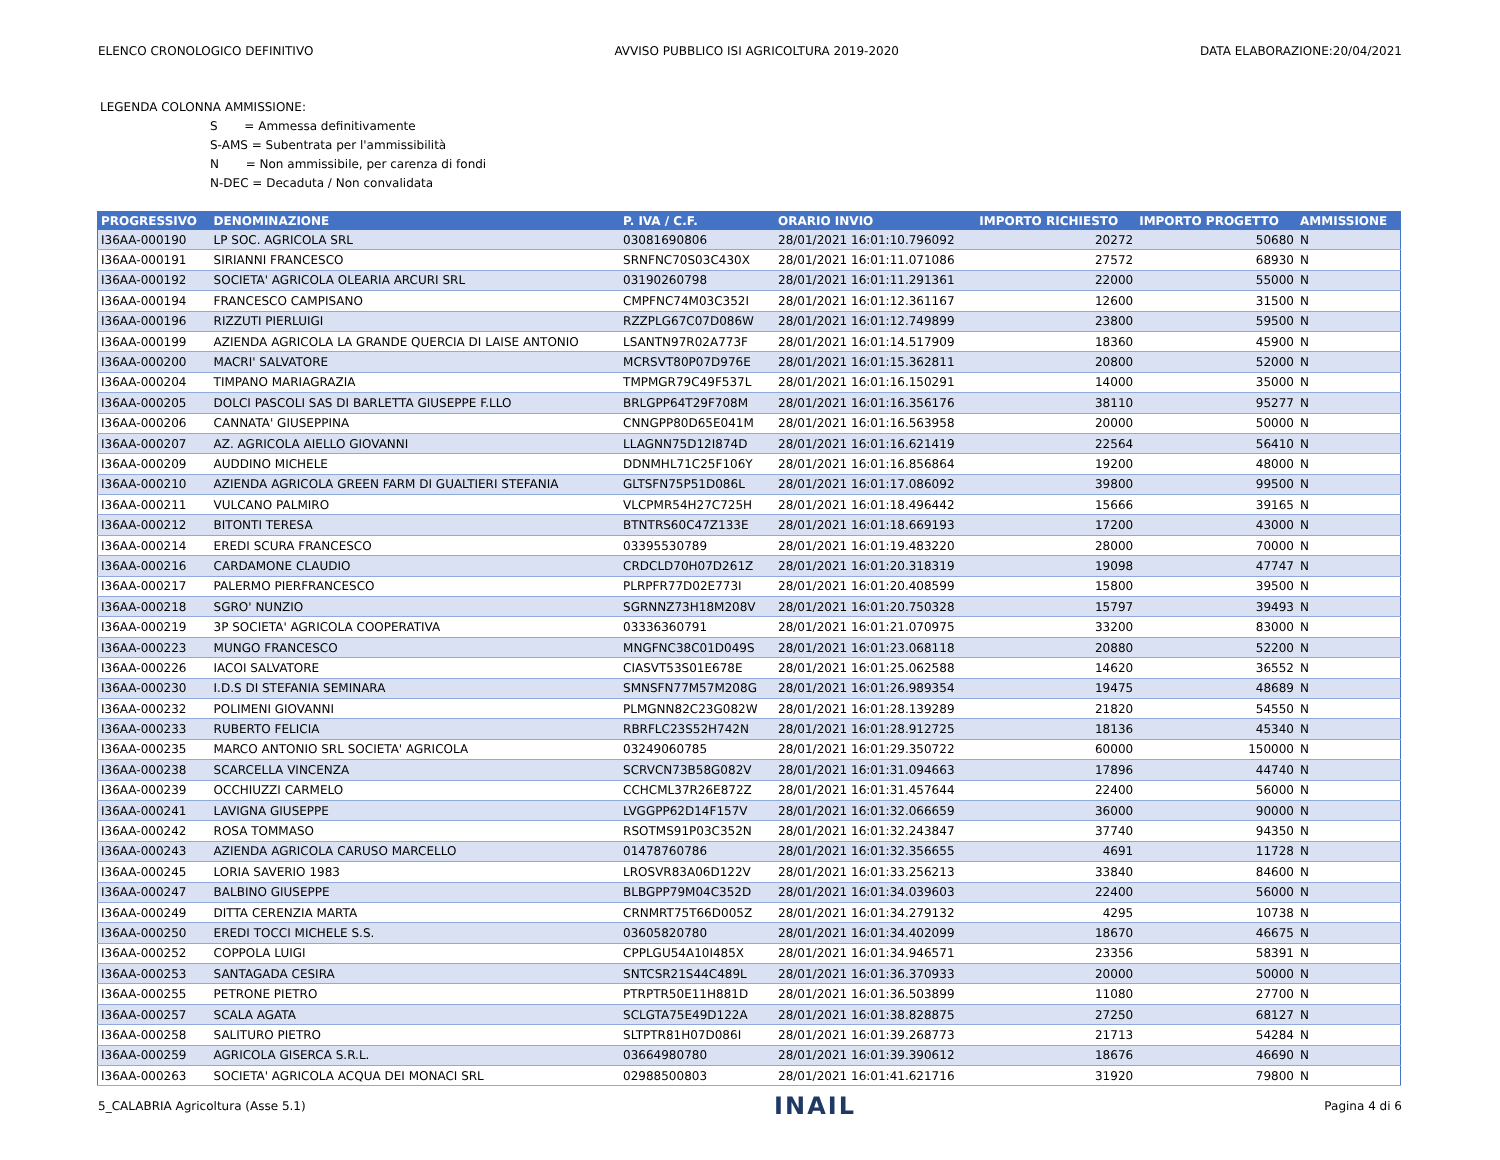ELENCO CRONOLOGICO DEFINITIVO AVVISO PUBBLICO ISI AGRICOLTURA 2019-2020 DATA ELABORAZIONE:20/04/2021
LEGENDA COLONNA AMMISSIONE:
S = Ammessa definitivamente
S-AMS = Subentrata per l'ammissibilità
N = Non ammissibile, per carenza di fondi
N-DEC = Decaduta / Non convalidata
| PROGRESSIVO | DENOMINAZIONE | P. IVA / C.F. | ORARIO INVIO | IMPORTO RICHIESTO | IMPORTO PROGETTO | AMMISSIONE |
| --- | --- | --- | --- | --- | --- | --- |
| I36AA-000190 | LP SOC. AGRICOLA SRL | 03081690806 | 28/01/2021 16:01:10.796092 | 20272 | 50680 | N |
| I36AA-000191 | SIRIANNI FRANCESCO | SRNFNC70S03C430X | 28/01/2021 16:01:11.071086 | 27572 | 68930 | N |
| I36AA-000192 | SOCIETA' AGRICOLA OLEARIA ARCURI SRL | 03190260798 | 28/01/2021 16:01:11.291361 | 22000 | 55000 | N |
| I36AA-000194 | FRANCESCO CAMPISANO | CMPFNC74M03C352I | 28/01/2021 16:01:12.361167 | 12600 | 31500 | N |
| I36AA-000196 | RIZZUTI PIERLUIGI | RZZPLG67C07D086W | 28/01/2021 16:01:12.749899 | 23800 | 59500 | N |
| I36AA-000199 | AZIENDA AGRICOLA LA GRANDE QUERCIA DI LAISE ANTONIO | LSANTN97R02A773F | 28/01/2021 16:01:14.517909 | 18360 | 45900 | N |
| I36AA-000200 | MACRI' SALVATORE | MCRSVT80P07D976E | 28/01/2021 16:01:15.362811 | 20800 | 52000 | N |
| I36AA-000204 | TIMPANO MARIAGRAZIA | TMPMGR79C49F537L | 28/01/2021 16:01:16.150291 | 14000 | 35000 | N |
| I36AA-000205 | DOLCI PASCOLI SAS DI BARLETTA GIUSEPPE F.LLO | BRLGPP64T29F708M | 28/01/2021 16:01:16.356176 | 38110 | 95277 | N |
| I36AA-000206 | CANNATA' GIUSEPPINA | CNNGPP80D65E041M | 28/01/2021 16:01:16.563958 | 20000 | 50000 | N |
| I36AA-000207 | AZ. AGRICOLA AIELLO GIOVANNI | LLAGNN75D12I874D | 28/01/2021 16:01:16.621419 | 22564 | 56410 | N |
| I36AA-000209 | AUDDINO MICHELE | DDNMHL71C25F106Y | 28/01/2021 16:01:16.856864 | 19200 | 48000 | N |
| I36AA-000210 | AZIENDA AGRICOLA GREEN FARM DI GUALTIERI STEFANIA | GLTSFN75P51D086L | 28/01/2021 16:01:17.086092 | 39800 | 99500 | N |
| I36AA-000211 | VULCANO PALMIRO | VLCPMR54H27C725H | 28/01/2021 16:01:18.496442 | 15666 | 39165 | N |
| I36AA-000212 | BITONTI TERESA | BTNTRS60C47Z133E | 28/01/2021 16:01:18.669193 | 17200 | 43000 | N |
| I36AA-000214 | EREDI SCURA FRANCESCO | 03395530789 | 28/01/2021 16:01:19.483220 | 28000 | 70000 | N |
| I36AA-000216 | CARDAMONE CLAUDIO | CRDCLD70H07D261Z | 28/01/2021 16:01:20.318319 | 19098 | 47747 | N |
| I36AA-000217 | PALERMO PIERFRANCESCO | PLRPFR77D02E773I | 28/01/2021 16:01:20.408599 | 15800 | 39500 | N |
| I36AA-000218 | SGRO' NUNZIO | SGRNNZ73H18M208V | 28/01/2021 16:01:20.750328 | 15797 | 39493 | N |
| I36AA-000219 | 3P SOCIETA' AGRICOLA COOPERATIVA | 03336360791 | 28/01/2021 16:01:21.070975 | 33200 | 83000 | N |
| I36AA-000223 | MUNGO FRANCESCO | MNGFNC38C01D049S | 28/01/2021 16:01:23.068118 | 20880 | 52200 | N |
| I36AA-000226 | IACOI SALVATORE | CIASVT53S01E678E | 28/01/2021 16:01:25.062588 | 14620 | 36552 | N |
| I36AA-000230 | I.D.S DI STEFANIA SEMINARA | SMNSFN77M57M208G | 28/01/2021 16:01:26.989354 | 19475 | 48689 | N |
| I36AA-000232 | POLIMENI GIOVANNI | PLMGNN82C23G082W | 28/01/2021 16:01:28.139289 | 21820 | 54550 | N |
| I36AA-000233 | RUBERTO FELICIA | RBRFLC23S52H742N | 28/01/2021 16:01:28.912725 | 18136 | 45340 | N |
| I36AA-000235 | MARCO ANTONIO SRL SOCIETA' AGRICOLA | 03249060785 | 28/01/2021 16:01:29.350722 | 60000 | 150000 | N |
| I36AA-000238 | SCARCELLA VINCENZA | SCRVCN73B58G082V | 28/01/2021 16:01:31.094663 | 17896 | 44740 | N |
| I36AA-000239 | OCCHIUZZI CARMELO | CCHCML37R26E872Z | 28/01/2021 16:01:31.457644 | 22400 | 56000 | N |
| I36AA-000241 | LAVIGNA GIUSEPPE | LVGGPP62D14F157V | 28/01/2021 16:01:32.066659 | 36000 | 90000 | N |
| I36AA-000242 | ROSA TOMMASO | RSOTMS91P03C352N | 28/01/2021 16:01:32.243847 | 37740 | 94350 | N |
| I36AA-000243 | AZIENDA AGRICOLA CARUSO MARCELLO | 01478760786 | 28/01/2021 16:01:32.356655 | 4691 | 11728 | N |
| I36AA-000245 | LORIA SAVERIO 1983 | LROSVR83A06D122V | 28/01/2021 16:01:33.256213 | 33840 | 84600 | N |
| I36AA-000247 | BALBINO GIUSEPPE | BLBGPP79M04C352D | 28/01/2021 16:01:34.039603 | 22400 | 56000 | N |
| I36AA-000249 | DITTA CERENZIA MARTA | CRNMRT75T66D005Z | 28/01/2021 16:01:34.279132 | 4295 | 10738 | N |
| I36AA-000250 | EREDI TOCCI MICHELE S.S. | 03605820780 | 28/01/2021 16:01:34.402099 | 18670 | 46675 | N |
| I36AA-000252 | COPPOLA LUIGI | CPPLGU54A10I485X | 28/01/2021 16:01:34.946571 | 23356 | 58391 | N |
| I36AA-000253 | SANTAGADA CESIRA | SNTCSR21S44C489L | 28/01/2021 16:01:36.370933 | 20000 | 50000 | N |
| I36AA-000255 | PETRONE PIETRO | PTRPTR50E11H881D | 28/01/2021 16:01:36.503899 | 11080 | 27700 | N |
| I36AA-000257 | SCALA AGATA | SCLGTA75E49D122A | 28/01/2021 16:01:38.828875 | 27250 | 68127 | N |
| I36AA-000258 | SALITURO PIETRO | SLTPTR81H07D086I | 28/01/2021 16:01:39.268773 | 21713 | 54284 | N |
| I36AA-000259 | AGRICOLA GISERCA S.R.L. | 03664980780 | 28/01/2021 16:01:39.390612 | 18676 | 46690 | N |
| I36AA-000263 | SOCIETA' AGRICOLA ACQUA DEI MONACI SRL | 02988500803 | 28/01/2021 16:01:41.621716 | 31920 | 79800 | N |
5_CALABRIA Agricoltura (Asse 5.1) INAIL Pagina 4 di 6